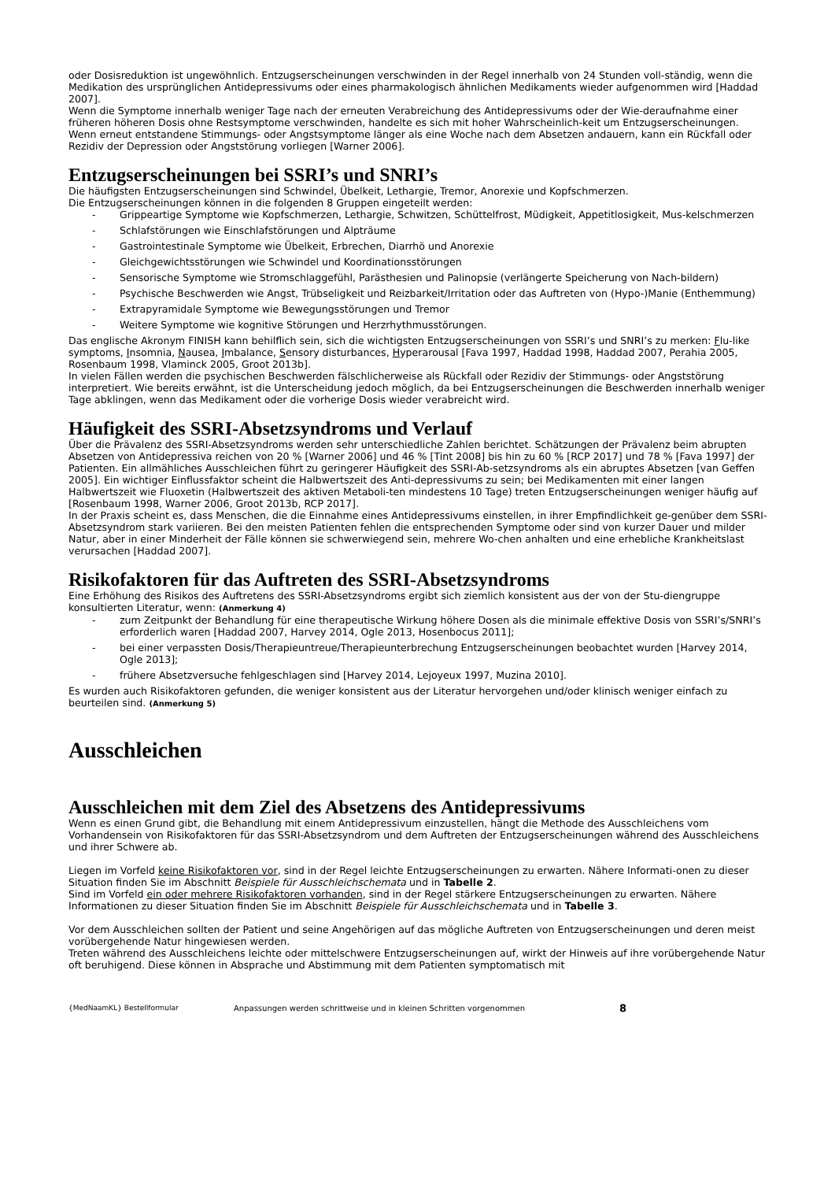oder Dosisreduktion ist ungewöhnlich. Entzugserscheinungen verschwinden in der Regel innerhalb von 24 Stunden voll-ständig, wenn die Medikation des ursprünglichen Antidepressivums oder eines pharmakologisch ähnlichen Medikaments wieder aufgenommen wird [Haddad 2007].
Wenn die Symptome innerhalb weniger Tage nach der erneuten Verabreichung des Antidepressivums oder der Wie-deraufnahme einer früheren höheren Dosis ohne Restsymptome verschwinden, handelte es sich mit hoher Wahrscheinlich-keit um Entzugserscheinungen. Wenn erneut entstandene Stimmungs- oder Angstsymptome länger als eine Woche nach dem Absetzen andauern, kann ein Rückfall oder Rezidiv der Depression oder Angststörung vorliegen [Warner 2006].
Entzugserscheinungen bei SSRI’s und SNRI’s
Die häufigsten Entzugserscheinungen sind Schwindel, Übelkeit, Lethargie, Tremor, Anorexie und Kopfschmerzen.
Die Entzugserscheinungen können in die folgenden 8 Gruppen eingeteilt werden:
- Grippeartige Symptome wie Kopfschmerzen, Lethargie, Schwitzen, Schüttelfrost, Müdigkeit, Appetitlosigkeit, Mus-kelschmerzen
- Schlafstörungen wie Einschlafstörungen und Alpträume
- Gastrointestinale Symptome wie Übelkeit, Erbrechen, Diarrhö und Anorexie
- Gleichgewichtsstörungen wie Schwindel und Koordinationsstörungen
- Sensorische Symptome wie Stromschlaggefühl, Parästhesien und Palinopsie (verlängerte Speicherung von Nach-bildern)
- Psychische Beschwerden wie Angst, Trübseligkeit und Reizbarkeit/Irritation oder das Auftreten von (Hypo-)Manie (Enthemmung)
- Extrapyramidale Symptome wie Bewegungsstörungen und Tremor
- Weitere Symptome wie kognitive Störungen und Herzrhythmusstörungen.
Das englische Akronym FINISH kann behilflich sein, sich die wichtigsten Entzugserscheinungen von SSRI’s und SNRI’s zu merken: Flu-like symptoms, Insomnia, Nausea, Imbalance, Sensory disturbances, Hyperarousal [Fava 1997, Haddad 1998, Haddad 2007, Perahia 2005, Rosenbaum 1998, Vlaminck 2005, Groot 2013b].
In vielen Fällen werden die psychischen Beschwerden fälschlicherweise als Rückfall oder Rezidiv der Stimmungs- oder Angststörung interpretiert. Wie bereits erwähnt, ist die Unterscheidung jedoch möglich, da bei Entzugserscheinungen die Beschwerden innerhalb weniger Tage abklingen, wenn das Medikament oder die vorherige Dosis wieder verabreicht wird.
Häufigkeit des SSRI-Absetzsyndroms und Verlauf
Über die Prävalenz des SSRI-Absetzsyndroms werden sehr unterschiedliche Zahlen berichtet. Schätzungen der Prävalenz beim abrupten Absetzen von Antidepressiva reichen von 20 % [Warner 2006] und 46 % [Tint 2008] bis hin zu 60 % [RCP 2017] und 78 % [Fava 1997] der Patienten. Ein allmähliches Ausschleichen führt zu geringerer Häufigkeit des SSRI-Ab-setzsyndroms als ein abruptes Absetzen [van Geffen 2005]. Ein wichtiger Einflussfaktor scheint die Halbwertszeit des Anti-depressivums zu sein; bei Medikamenten mit einer langen Halbwertszeit wie Fluoxetin (Halbwertszeit des aktiven Metaboli-ten mindestens 10 Tage) treten Entzugserscheinungen weniger häufig auf [Rosenbaum 1998, Warner 2006, Groot 2013b, RCP 2017].
In der Praxis scheint es, dass Menschen, die die Einnahme eines Antidepressivums einstellen, in ihrer Empfindlichkeit ge-genüber dem SSRI-Absetzsyndrom stark variieren. Bei den meisten Patienten fehlen die entsprechenden Symptome oder sind von kurzer Dauer und milder Natur, aber in einer Minderheit der Fälle können sie schwerwiegend sein, mehrere Wo-chen anhalten und eine erhebliche Krankheitslast verursachen [Haddad 2007].
Risikofaktoren für das Auftreten des SSRI-Absetzsyndroms
Eine Erhöhung des Risikos des Auftretens des SSRI-Absetzsyndroms ergibt sich ziemlich konsistent aus der von der Stu-diengruppe konsultierten Literatur, wenn: (Anmerkung 4)
- zum Zeitpunkt der Behandlung für eine therapeutische Wirkung höhere Dosen als die minimale effektive Dosis von SSRI’s/SNRI’s erforderlich waren [Haddad 2007, Harvey 2014, Ogle 2013, Hosenbocus 2011];
- bei einer verpassten Dosis/Therapieuntreue/Therapieunterbrechung Entzugserscheinungen beobachtet wurden [Harvey 2014, Ogle 2013];
- frühere Absetzversuche fehlgeschlagen sind [Harvey 2014, Lejoyeux 1997, Muzina 2010].
Es wurden auch Risikofaktoren gefunden, die weniger konsistent aus der Literatur hervorgehen und/oder klinisch weniger einfach zu beurteilen sind. (Anmerkung 5)
Ausschleichen
Ausschleichen mit dem Ziel des Absetzens des Antidepressivums
Wenn es einen Grund gibt, die Behandlung mit einem Antidepressivum einzustellen, hängt die Methode des Ausschleichens vom Vorhandensein von Risikofaktoren für das SSRI-Absetzsyndrom und dem Auftreten der Entzugserscheinungen während des Ausschleichens und ihrer Schwere ab.
Liegen im Vorfeld keine Risikofaktoren vor, sind in der Regel leichte Entzugserscheinungen zu erwarten. Nähere Informati-onen zu dieser Situation finden Sie im Abschnitt Beispiele für Ausschleichschemata und in Tabelle 2.
Sind im Vorfeld ein oder mehrere Risikofaktoren vorhanden, sind in der Regel stärkere Entzugserscheinungen zu erwarten. Nähere Informationen zu dieser Situation finden Sie im Abschnitt Beispiele für Ausschleichschemata und in Tabelle 3.
Vor dem Ausschleichen sollten der Patient und seine Angehörigen auf das mögliche Auftreten von Entzugserscheinungen und deren meist vorübergehende Natur hingewiesen werden.
Treten während des Ausschleichens leichte oder mittelschwere Entzugserscheinungen auf, wirkt der Hinweis auf ihre vorübergehende Natur oft beruhigend. Diese können in Absprache und Abstimmung mit dem Patienten symptomatisch mit
{MedNaamKL} Bestellformular Anpassungen werden schrittweise und in kleinen Schritten vorgenommen 8